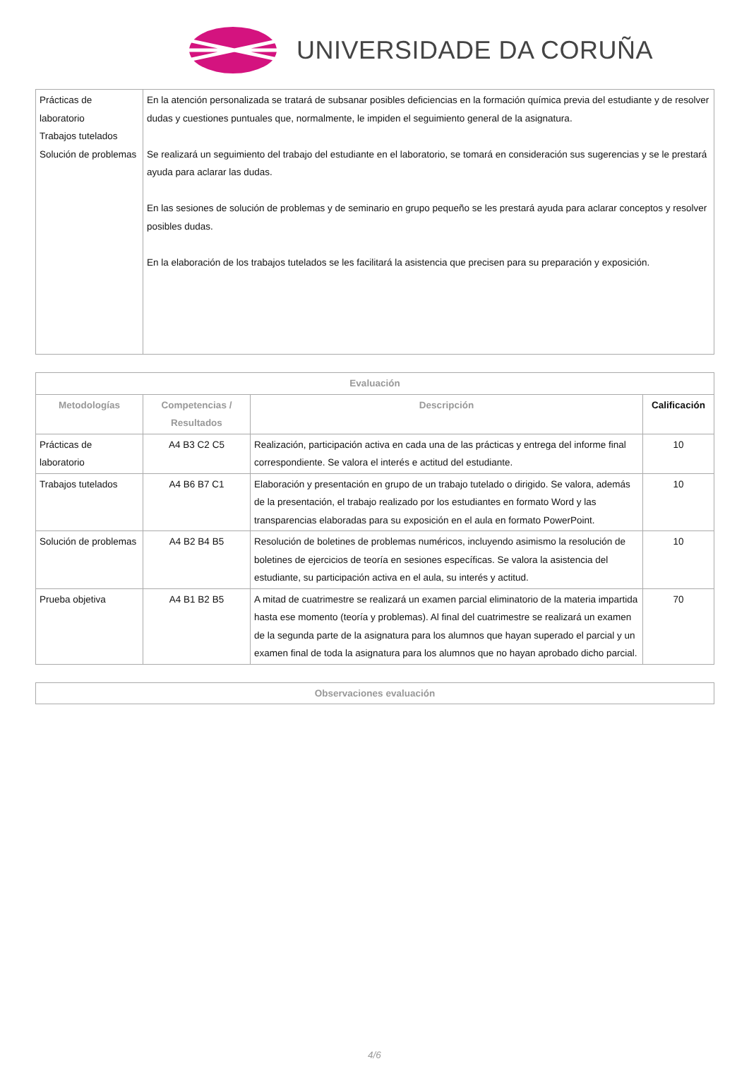UNIVERSIDADE DA CORUÑA
| Prácticas de laboratorio Trabajos tutelados Solución de problemas | En la atención personalizada se tratará de subsanar posibles deficiencias en la formación química previa del estudiante y de resolver dudas y cuestiones puntuales que, normalmente, le impiden el seguimiento general de la asignatura. Se realizará un seguimiento del trabajo del estudiante en el laboratorio, se tomará en consideración sus sugerencias y se le prestará ayuda para aclarar las dudas. En las sesiones de solución de problemas y de seminario en grupo pequeño se les prestará ayuda para aclarar conceptos y resolver posibles dudas. En la elaboración de los trabajos tutelados se les facilitará la asistencia que precisen para su preparación y exposición. |
| Evaluación | | | |
| --- | --- | --- | --- |
| Metodologías | Competencias / Resultados | Descripción | Calificación |
| Prácticas de laboratorio | A4 B3 C2 C5 | Realización, participación activa en cada una de las prácticas y entrega del informe final correspondiente. Se valora el interés e actitud del estudiante. | 10 |
| Trabajos tutelados | A4 B6 B7 C1 | Elaboración y presentación en grupo de un trabajo tutelado o dirigido. Se valora, además de la presentación, el trabajo realizado por los estudiantes en formato Word y las transparencias elaboradas para su exposición en el aula en formato PowerPoint. | 10 |
| Solución de problemas | A4 B2 B4 B5 | Resolución de boletines de problemas numéricos, incluyendo asimismo la resolución de boletines de ejercicios de teoría en sesiones específicas. Se valora la asistencia del estudiante, su participación activa en el aula, su interés y actitud. | 10 |
| Prueba objetiva | A4 B1 B2 B5 | A mitad de cuatrimestre se realizará un examen parcial eliminatorio de la materia impartida hasta ese momento (teoría y problemas). Al final del cuatrimestre se realizará un examen de la segunda parte de la asignatura para los alumnos que hayan superado el parcial y un examen final de toda la asignatura para los alumnos que no hayan aprobado dicho parcial. | 70 |
| Observaciones evaluación |
| --- |
4/6